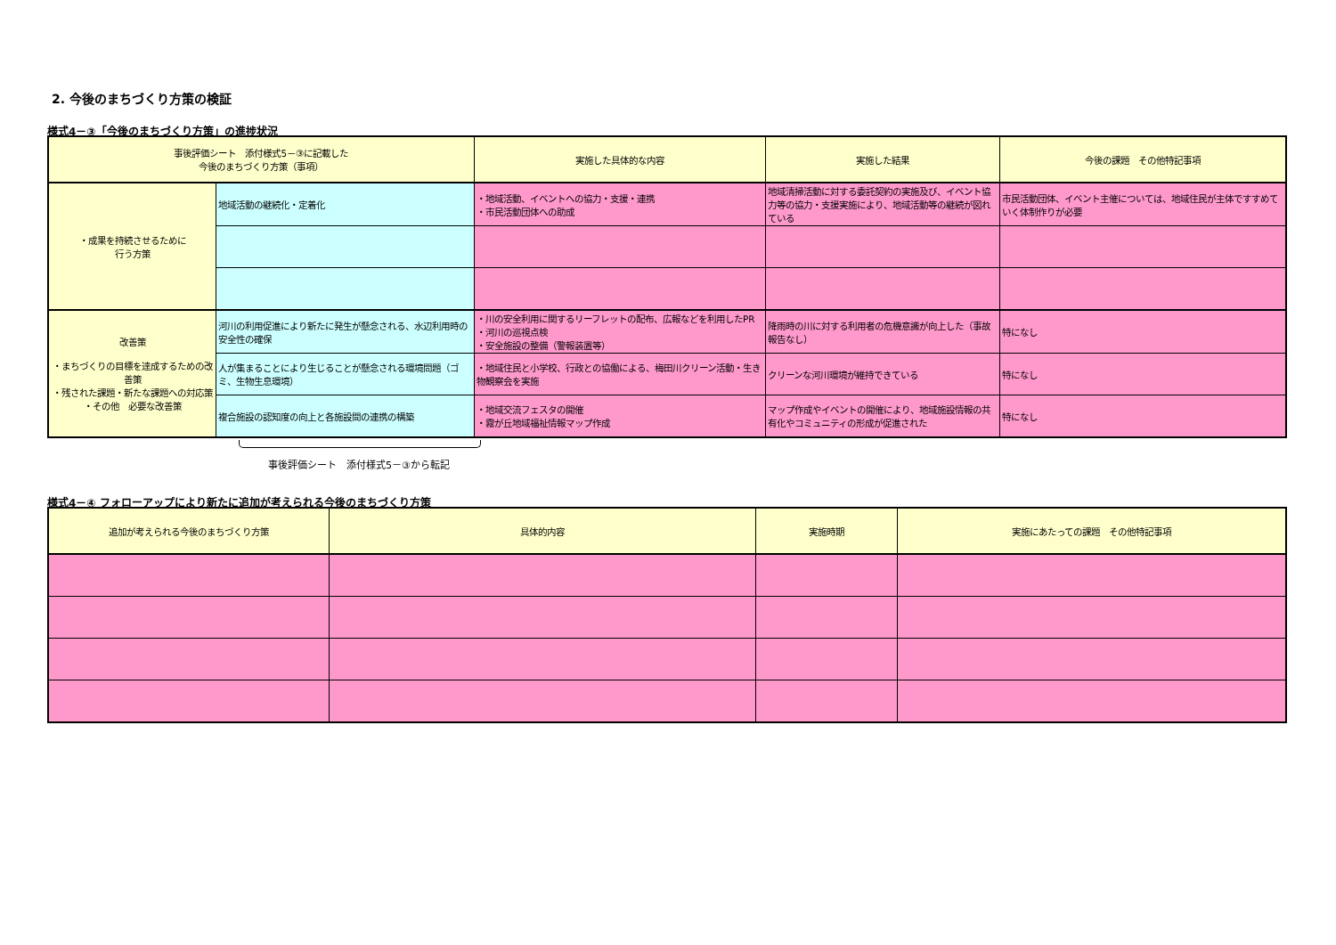2. 今後のまちづくり方策の検証
様式4－③「今後のまちづくり方策」の進捗状況
| 事後評価シート 添付様式5－③に記載した 今後のまちづくり方策（事項） | | 実施した具体的な内容 | 実施した結果 | 今後の課題 その他特記事項 |
| --- | --- | --- | --- | --- |
| ・成果を持続させるために 行う方策 | 地域活動の継続化・定着化 | ・地域活動、イベントへの協力・支援・連携 ・市民活動団体への助成 | 地域清掃活動に対する委託契約の実施及び、イベント協力等の協力・支援実施により、地域活動等の継続が図れている | 市民活動団体、イベント主催については、地域住民が主体ですすめていく体制作りが必要 |
| 改善策 ・まちづくりの目標を達成するための改善策 ・残された課題・新たな課題への対応策 ・その他 必要な改善策 | 河川の利用促進により新たに発生が懸念される、水辺利用時の安全性の確保 | ・川の安全利用に関するリーフレットの配布、広報などを利用したPR ・河川の巡視点検 ・安全施設の整備（警報装置等） | 降雨時の川に対する利用者の危機意識が向上した（事故報告なし） | 特になし |
| | 人が集まることにより生じることが懸念される環境問題（ゴミ、生物生息環境） | ・地域住民と小学校、行政との協働による、梅田川クリーン活動・生き物観察会を実施 | クリーンな河川環境が維持できている | 特になし |
| | 複合施設の認知度の向上と各施設間の連携の構築 | ・地域交流フェスタの開催 ・霧が丘地域福祉情報マップ作成 | マップ作成やイベントの開催により、地域施設情報の共有化やコミュニティの形成が促進された | 特になし |
事後評価シート　添付様式5－③から転記
様式4－④ フォローアップにより新たに追加が考えられる今後のまちづくり方策
| 追加が考えられる今後のまちづくり方策 | 具体的内容 | 実施時期 | 実施にあたっての課題 その他特記事項 |
| --- | --- | --- | --- |